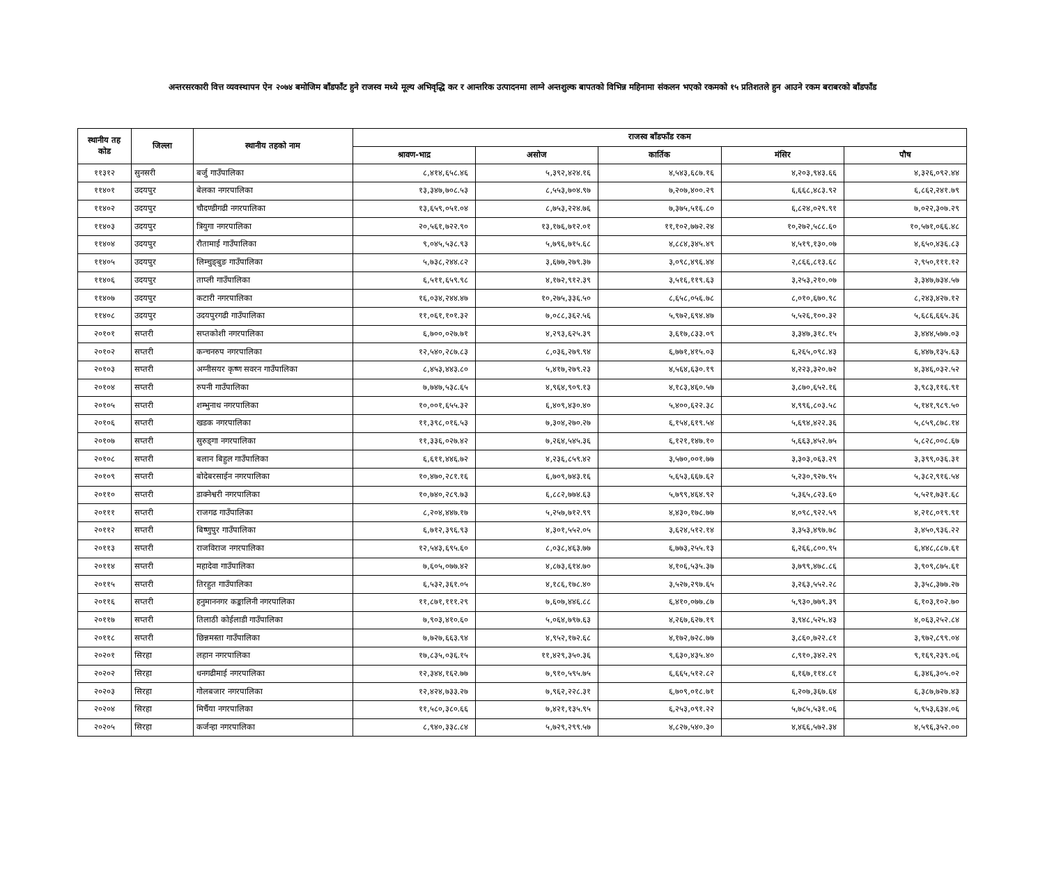अन्तरसरकारी वित्त व्यवस्थापन ऐन २०७४ बमोजिम बाँडफाँट हुने राजस्व मध्ये मूल्य अभिवृद्धि कर र आन्तरिक उत्पादनमा लाग्ने अन्तशुल्क बापतको विभिन्न महिनामा संकलन भएको रकमको १५ प्रतिशतले हुन आउने रकम बराबरको बाँडफाँड
| स्थानीय तह कोड | जिल्ला | स्थानीय तहको नाम | राजस्व बाँडफाँड रकम | | | | |
| --- | --- | --- | --- | --- | --- | --- | --- |
| | | | श्रावण-भाद्र | असोज | कार्तिक | मंसिर | पौष |
| ११३१२ | सुनसरी | बर्जु गाउँपालिका | ८,४१४,६५८.४६ | ५,३९२,४२४.१६ | ४,५४३,६८७.१६ | ४,२०३,९४३.६६ | ४,३२६,०९२.४४ |
| ११४०१ | उदयपुर | बेलका नगरपालिका | १३,३४७,७०८.५३ | ८,५५३,७०४.९७ | ७,२०७,४००.२९ | ६,६६८,४८३.९२ | ६,८६२,२४१.७९ |
| ११४०२ | उदयपुर | चौदण्डीगढी नगरपालिका | १३,६५९,०५१.०४ | ८,७५३,२२४.७६ | ७,३७५,५१६.८० | ६,८२४,०२९.९१ | ७,०२२,३०७.२९ |
| ११४०३ | उदयपुर | त्रियुगा नगरपालिका | २०,५६१,७२२.९० | १३,१७६,७१२.०१ | ११,१०२,७७२.२४ | १०,२७२,५८८.६० | १०,५७१,०६६.४८ |
| ११४०४ | उदयपुर | रौतामाई गाउँपालिका | ९,०४५,५३८.९३ | ५,७९६,७१५.६८ | ४,८८४,३४५.४९ | ४,५१९,१३०.०७ | ४,६५०,४३६.८३ |
| ११४०५ | उदयपुर | लिम्चुङ्बुङ गाउँपालिका | ५,७३८,२४४.८२ | ३,६७७,२७९.३७ | ३,०९८,४९६.४४ | २,८६६,८१३.६८ | २,९५०,१११.१२ |
| ११४०६ | उदयपुर | ताप्ली गाउँपालिका | ६,५११,६५९.९८ | ४,१७२,९१२.३९ | ३,५१६,११९.६३ | ३,२५३,२१०.०७ | ३,३४७,७३४.५७ |
| ११४०७ | उदयपुर | कटारी नगरपालिका | १६,०३४,२४४.४७ | १०,२७५,३३६.५० | ८,६५८,०५६.७८ | ८,०१०,६७०.९८ | ८,२४३,४२७.१२ |
| ११४०८ | उदयपुर | उदयपुरगढी गाउँपालिका | ११,०६१,१०१.३२ | ७,०८८,३६२.५६ | ५,९७२,६९४.४७ | ५,५२६,१००.३२ | ५,६८६,६६५.३६ |
| २०१०१ | सप्तरी | सप्तकोशी नगरपालिका | ६,७००,०२७.७१ | ४,२९३,६२५.३९ | ३,६१७,८३३.०९ | ३,३४७,३१८.१५ | ३,४४४,५७७.०३ |
| २०१०२ | सप्तरी | कन्चनरुप नगरपालिका | १२,५४०,२८७.८३ | ८,०३६,२७९.९४ | ६,७७१,४१५.०३ | ६,२६५,०९८.४३ | ६,४४७,१३५.६३ |
| २०१०३ | सप्तरी | अग्नीसयर कृष्ण सवरन गाउँपालिका | ८,४५३,४४३.८० | ५,४१७,२७९.२३ | ४,५६४,६३०.१९ | ४,२२३,३२०.७२ | ४,३४६,०३२.५२ |
| २०१०४ | सप्तरी | रुपनी गाउँपालिका | ७,७४७,५३८.६५ | ४,९६४,९०९.१३ | ४,१८३,४६०.५७ | ३,८७०,६५२.१६ | ३,९८३,११६.९१ |
| २०१०५ | सप्तरी | शम्भुनाथ नगरपालिका | १०,००१,६५५.३२ | ६,४०९,४३०.४० | ५,४००,६२२.३८ | ४,९९६,८०३.५८ | ५,१४१,९८९.५० |
| २०१०६ | सप्तरी | खडक नगरपालिका | ११,३९८,०१६.५३ | ७,३०४,२७०.२७ | ६,१५४,६१९.५४ | ५,६९४,४२२.३६ | ५,८५९,८७८.१४ |
| २०१०७ | सप्तरी | सुरुङ्‍गा नगरपालिका | ११,३३६,०२७.४२ | ७,२६४,५४५.३६ | ६,१२१,१४७.१० | ५,६६३,४५२.७५ | ५,८२८,००८.६७ |
| २०१०८ | सप्तरी | बलान बिहुल गाउँपालिका | ६,६११,४४६.७२ | ४,२३६,८५९.४२ | ३,५७०,००१.७७ | ३,३०३,०६३.२९ | ३,३९९,०३६.३१ |
| २०१०९ | सप्तरी | बोदेबरसाईन नगरपालिका | १०,४७०,२८१.१६ | ६,७०९,७४३.१६ | ५,६५३,६६७.६२ | ५,२३०,९२७.९५ | ५,३८२,९१६.५४ |
| २०११० | सप्तरी | डाक्नेश्वरी नगरपालिका | १०,७४०,२८९.७३ | ६,८८२,७७४.६३ | ५,७९९,४६४.९२ | ५,३६५,८२३.६० | ५,५२१,७३१.६८ |
| २०१११ | सप्तरी | राजगढ गाउँपालिका | ८,२०४,४४७.१७ | ५,२५७,७१२.९९ | ४,४३०,१७८.७७ | ४,०९८,९२२.५९ | ४,२१८,०१९.९१ |
| २०११२ | सप्तरी | बिष्णुपुर गाउँपालिका | ६,७१२,३९६.९३ | ४,३०१,५५२.०५ | ३,६२४,५१२.१४ | ३,३५३,४९७.७८ | ३,४५०,९३६.२२ |
| २०११३ | सप्तरी | राजविराज नगरपालिका | १२,५४३,६९५.६० | ८,०३८,४६३.७७ | ६,७७३,२५५.१३ | ६,२६६,८००.९५ | ६,४४८,८८७.६१ |
| २०११४ | सप्तरी | महादेवा गाउँपालिका | ७,६०५,०७७.४२ | ४,८७३,६१४.७० | ४,१०६,५३५.३७ | ३,७९९,४७८.८६ | ३,९०९,८७५.६१ |
| २०११५ | सप्तरी | तिरहुत गाउँपालिका | ६,५३२,३६१.०५ | ४,१८६,१७८.४० | ३,५२७,२९७.६५ | ३,२६३,५५२.२८ | ३,३५८,३७७.२७ |
| २०११६ | सप्तरी | हनुमाननगर कङ्कालिनी नगरपालिका | ११,८७१,१११.२९ | ७,६०७,४४६.८८ | ६,४१०,०७७.८७ | ५,९३०,७७९.३९ | ६,१०३,१०२.७० |
| २०११७ | सप्तरी | तिलाठी कोईलाडी गाउँपालिका | ७,९०३,४१०.६० | ५,०६४,७९७.६३ | ४,२६७,६२७.१९ | ३,९४८,५२५.४३ | ४,०६३,२५२.८४ |
| २०११८ | सप्तरी | छिन्नमस्ता गाउँपालिका | ७,७२७,६६३.९४ | ४,९५२,१७२.६८ | ४,१७२,७२८.७७ | ३,८६०,७२२.८१ | ३,९७२,८९९.०४ |
| २०२०१ | सिरहा | लहान नगरपालिका | १७,८३५,०३६.१५ | ११,४२९,३५०.३६ | ९,६३०,४३५.४० | ८,९१०,३४२.२९ | ९,१६९,२३९.०६ |
| २०२०२ | सिरहा | धनगढीमाई नगरपालिका | १२,३४४,१६२.७७ | ७,९१०,५९५.७५ | ६,६६५,५१२.८२ | ६,१६७,११४.८१ | ६,३४६,३०५.०२ |
| २०२०३ | सिरहा | गोलबजार नगरपालिका | १२,४२४,७३३.२७ | ७,९६२,२२८.३१ | ६,७०९,०१८.७१ | ६,२०७,३६७.६४ | ६,३८७,७२७.४३ |
| २०२०४ | सिरहा | मिर्चैया नगरपालिका | ११,५८०,३८०.६६ | ७,४२१,१३५.९५ | ६,२५३,०९१.२२ | ५,७८५,५३१.०६ | ५,९५३,६३४.०६ |
| २०२०५ | सिरहा | कर्जन्हा नगरपालिका | ८,९४०,३३८.८४ | ५,७२९,२९९.५७ | ४,८२७,५४०.३० | ४,४६६,५७२.३४ | ४,५९६,३५२.०० |